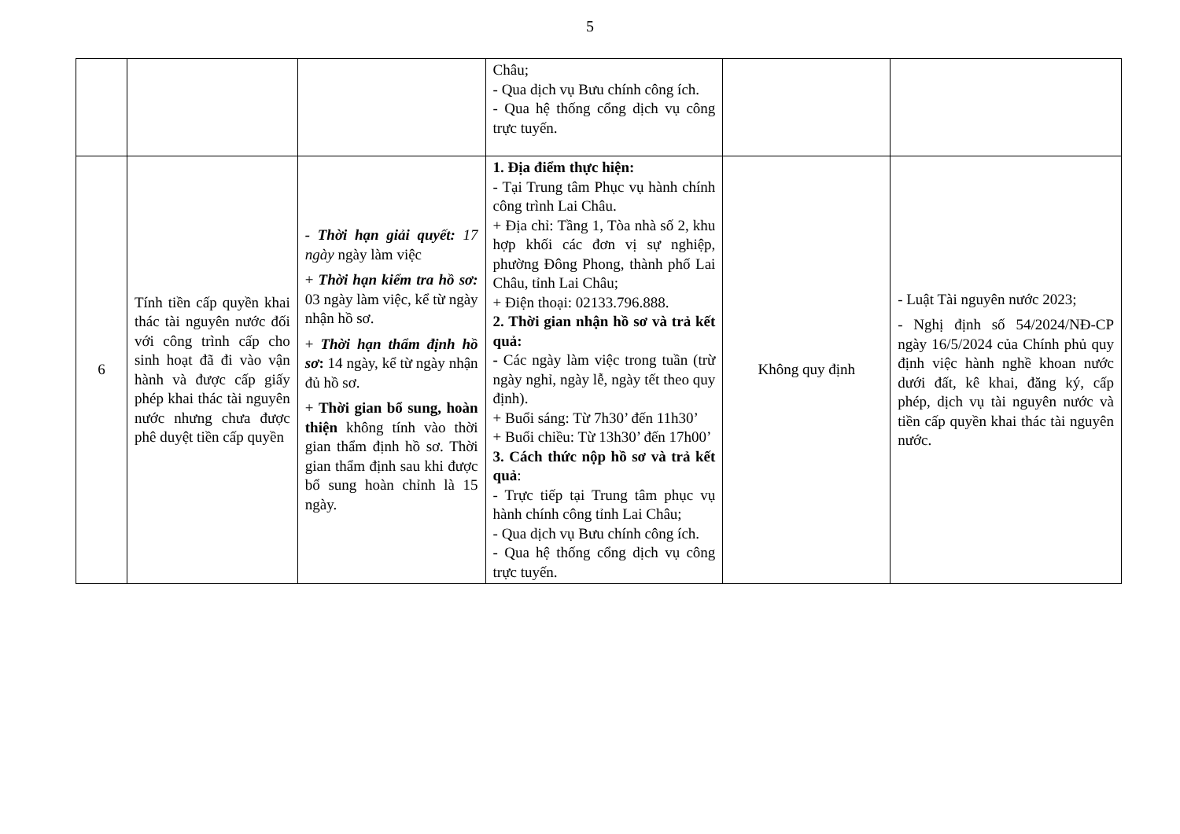5
| | | | Châu; - Qua dịch vụ Bưu chính công ích. - Qua hệ thống cổng dịch vụ công trực tuyến. | | |
| 6 | Tính tiền cấp quyền khai thác tài nguyên nước đối với công trình cấp cho sinh hoạt đã đi vào vận hành và được cấp giấy phép khai thác tài nguyên nước nhưng chưa được phê duyệt tiền cấp quyền | - Thời hạn giải quyết: 17 ngày ngày làm việc + Thời hạn kiểm tra hồ sơ: 03 ngày làm việc, kể từ ngày nhận hồ sơ. + Thời hạn thẩm định hồ sơ : 14 ngày, kể từ ngày nhận đủ hồ sơ. + Thời gian bổ sung, hoàn thiện không tính vào thời gian thẩm định hồ sơ. Thời gian thẩm định sau khi được bổ sung hoàn chỉnh là 15 ngày. | 1. Địa điểm thực hiện: - Tại Trung tâm Phục vụ hành chính công trình Lai Châu. + Địa chỉ: Tầng 1, Tòa nhà số 2, khu hợp khối các đơn vị sự nghiệp, phường Đông Phong, thành phố Lai Châu, tỉnh Lai Châu; + Điện thoại: 02133.796.888. 2. Thời gian nhận hồ sơ và trả kết quả: - Các ngày làm việc trong tuần (trừ ngày nghỉ, ngày lễ, ngày tết theo quy định). + Buổi sáng: Từ 7h30’ đến 11h30’ + Buổi chiều: Từ 13h30’ đến 17h00’ 3. Cách thức nộp hồ sơ và trả kết quả : - Trực tiếp tại Trung tâm phục vụ hành chính công tỉnh Lai Châu; - Qua dịch vụ Bưu chính công ích. - Qua hệ thống cổng dịch vụ công trực tuyến. | Không quy định | - Luật Tài nguyên nước 2023; - Nghị định số 54/2024/NĐ-CP ngày 16/5/2024 của Chính phủ quy định việc hành nghề khoan nước dưới đất, kê khai, đăng ký, cấp phép, dịch vụ tài nguyên nước và tiền cấp quyền khai thác tài nguyên nước. |